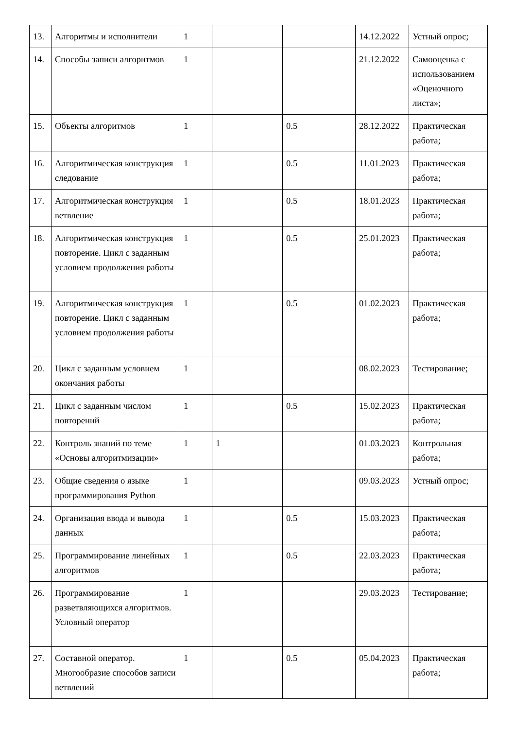| 13. | Алгоритмы и исполнители | 1 | | | 14.12.2022 | Устный опрос; |
| 14. | Способы записи алгоритмов | 1 | | | 21.12.2022 | Самооценка с использованием «Оценочного листа»; |
| 15. | Объекты алгоритмов | 1 | | 0.5 | 28.12.2022 | Практическая работа; |
| 16. | Алгоритмическая конструкция следование | 1 | | 0.5 | 11.01.2023 | Практическая работа; |
| 17. | Алгоритмическая конструкция ветвление | 1 | | 0.5 | 18.01.2023 | Практическая работа; |
| 18. | Алгоритмическая конструкция повторение. Цикл с заданным условием продолжения работы | 1 | | 0.5 | 25.01.2023 | Практическая работа; |
| 19. | Алгоритмическая конструкция повторение. Цикл с заданным условием продолжения работы | 1 | | 0.5 | 01.02.2023 | Практическая работа; |
| 20. | Цикл с заданным условием окончания работы | 1 | | | 08.02.2023 | Тестирование; |
| 21. | Цикл с заданным числом повторений | 1 | | 0.5 | 15.02.2023 | Практическая работа; |
| 22. | Контроль знаний по теме «Основы алгоритмизации» | 1 | 1 | | 01.03.2023 | Контрольная работа; |
| 23. | Общие сведения о языке программирования Python | 1 | | | 09.03.2023 | Устный опрос; |
| 24. | Организация ввода и вывода данных | 1 | | 0.5 | 15.03.2023 | Практическая работа; |
| 25. | Программирование линейных алгоритмов | 1 | | 0.5 | 22.03.2023 | Практическая работа; |
| 26. | Программирование разветвляющихся алгоритмов. Условный оператор | 1 | | | 29.03.2023 | Тестирование; |
| 27. | Составной оператор. Многообразие способов записи ветвлений | 1 | | 0.5 | 05.04.2023 | Практическая работа; |